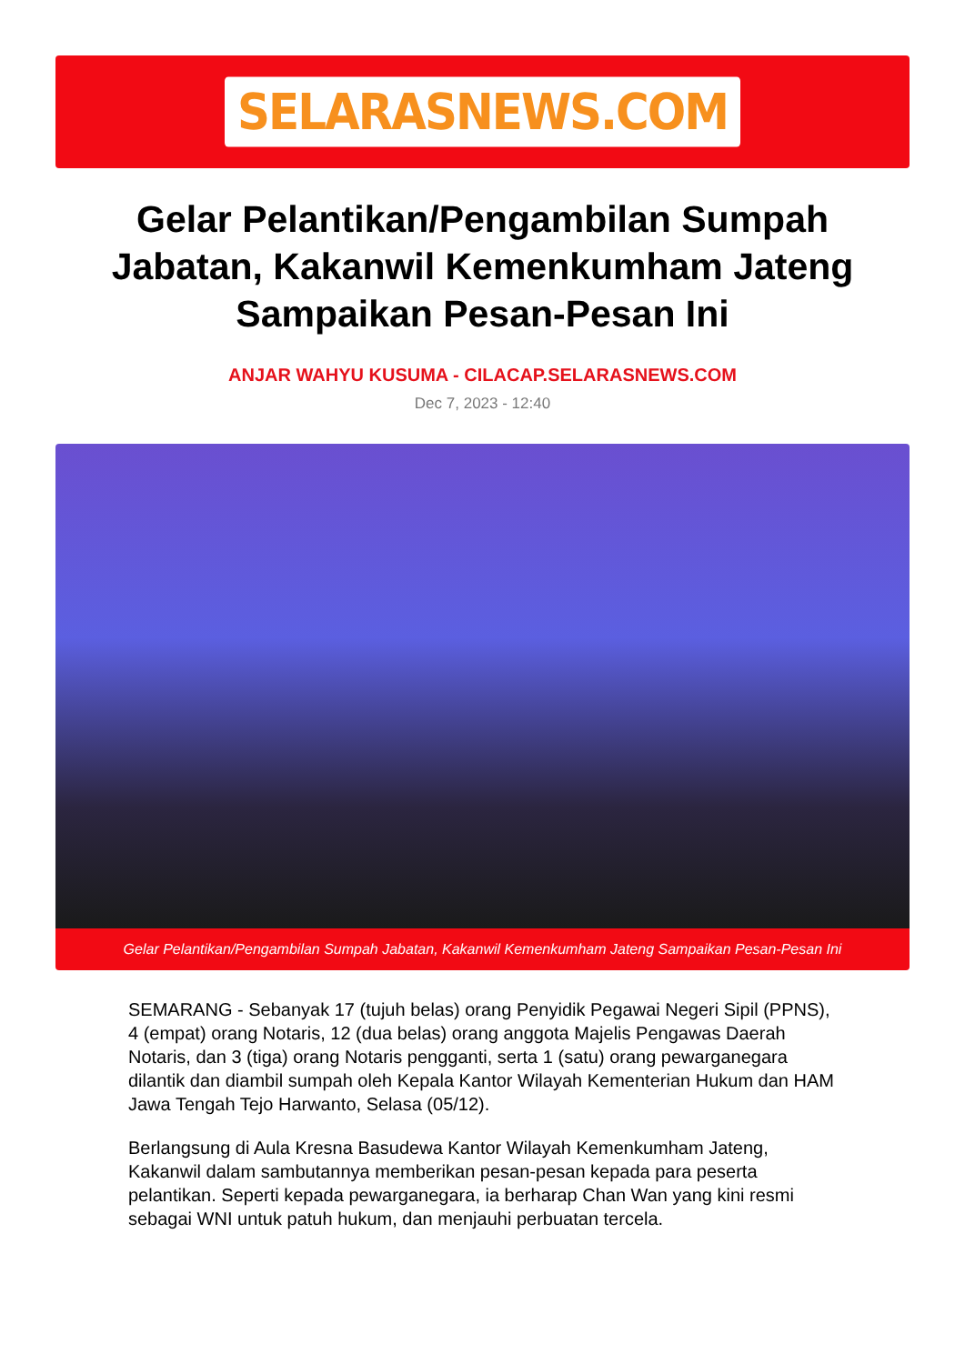SELARASNEWS.COM
Gelar Pelantikan/Pengambilan Sumpah Jabatan, Kakanwil Kemenkumham Jateng Sampaikan Pesan-Pesan Ini
ANJAR WAHYU KUSUMA - CILACAP.SELARASNEWS.COM
Dec 7, 2023 - 12:40
Gelar Pelantikan/Pengambilan Sumpah Jabatan, Kakanwil Kemenkumham Jateng Sampaikan Pesan-Pesan Ini
SEMARANG - Sebanyak 17 (tujuh belas) orang Penyidik Pegawai Negeri Sipil (PPNS), 4 (empat) orang Notaris, 12 (dua belas) orang anggota Majelis Pengawas Daerah Notaris, dan 3 (tiga) orang Notaris pengganti, serta 1 (satu) orang pewarganegara dilantik dan diambil sumpah oleh Kepala Kantor Wilayah Kementerian Hukum dan HAM Jawa Tengah Tejo Harwanto, Selasa (05/12).
Berlangsung di Aula Kresna Basudewa Kantor Wilayah Kemenkumham Jateng, Kakanwil dalam sambutannya memberikan pesan-pesan kepada para peserta pelantikan. Seperti kepada pewarganegara, ia berharap Chan Wan yang kini resmi sebagai WNI untuk patuh hukum, dan menjauhi perbuatan tercela.